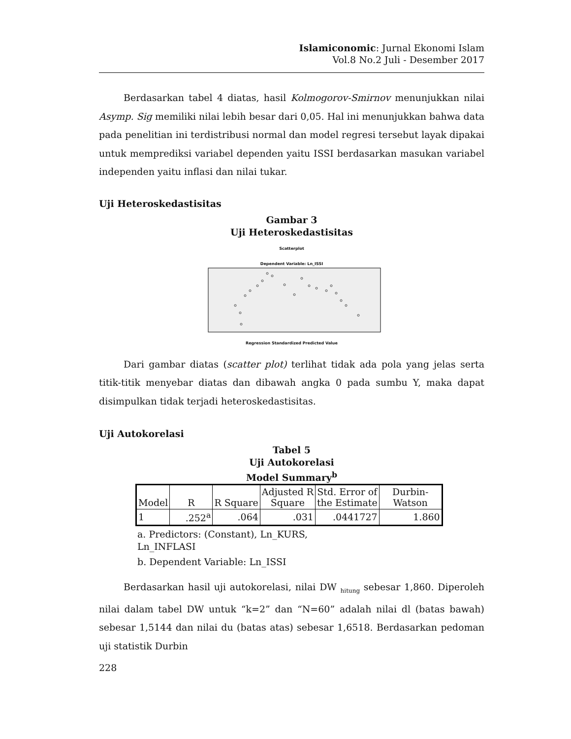Islamiconomic: Jurnal Ekonomi Islam
Vol.8 No.2 Juli - Desember 2017
Berdasarkan tabel 4 diatas, hasil Kolmogorov-Smirnov menunjukkan nilai Asymp. Sig memiliki nilai lebih besar dari 0,05. Hal ini menunjukkan bahwa data pada penelitian ini terdistribusi normal dan model regresi tersebut layak dipakai untuk memprediksi variabel dependen yaitu ISSI berdasarkan masukan variabel independen yaitu inflasi dan nilai tukar.
Uji Heteroskedastisitas
Gambar 3
Uji Heteroskedastisitas
Scatterplot
Dependent Variable: Ln_ISSI
Regression Standardized Predicted Value
Dari gambar diatas (scatter plot) terlihat tidak ada pola yang jelas serta titik-titik menyebar diatas dan dibawah angka 0 pada sumbu Y, maka dapat disimpulkan tidak terjadi heteroskedastisitas.
Uji Autokorelasi
Tabel 5
Uji Autokorelasi
Model Summary<sup>b</sup>
| Model | R | R Square | Adjusted R Square | Std. Error of the Estimate | Durbin- Watson |
| --- | --- | --- | --- | --- | --- |
| 1 | .252<sup>a</sup> | .064 | .031 | .0441727 | 1.860 |
a. Predictors: (Constant), Ln_KURS,
Ln_INFLASI
b. Dependent Variable: Ln_ISSI
Berdasarkan hasil uji autokorelasi, nilai DW <sub>hitung</sub> sebesar 1,860. Diperoleh nilai dalam tabel DW untuk “k=2” dan “N=60” adalah nilai dl (batas bawah) sebesar 1,5144 dan nilai du (batas atas) sebesar 1,6518. Berdasarkan pedoman uji statistik Durbin
228